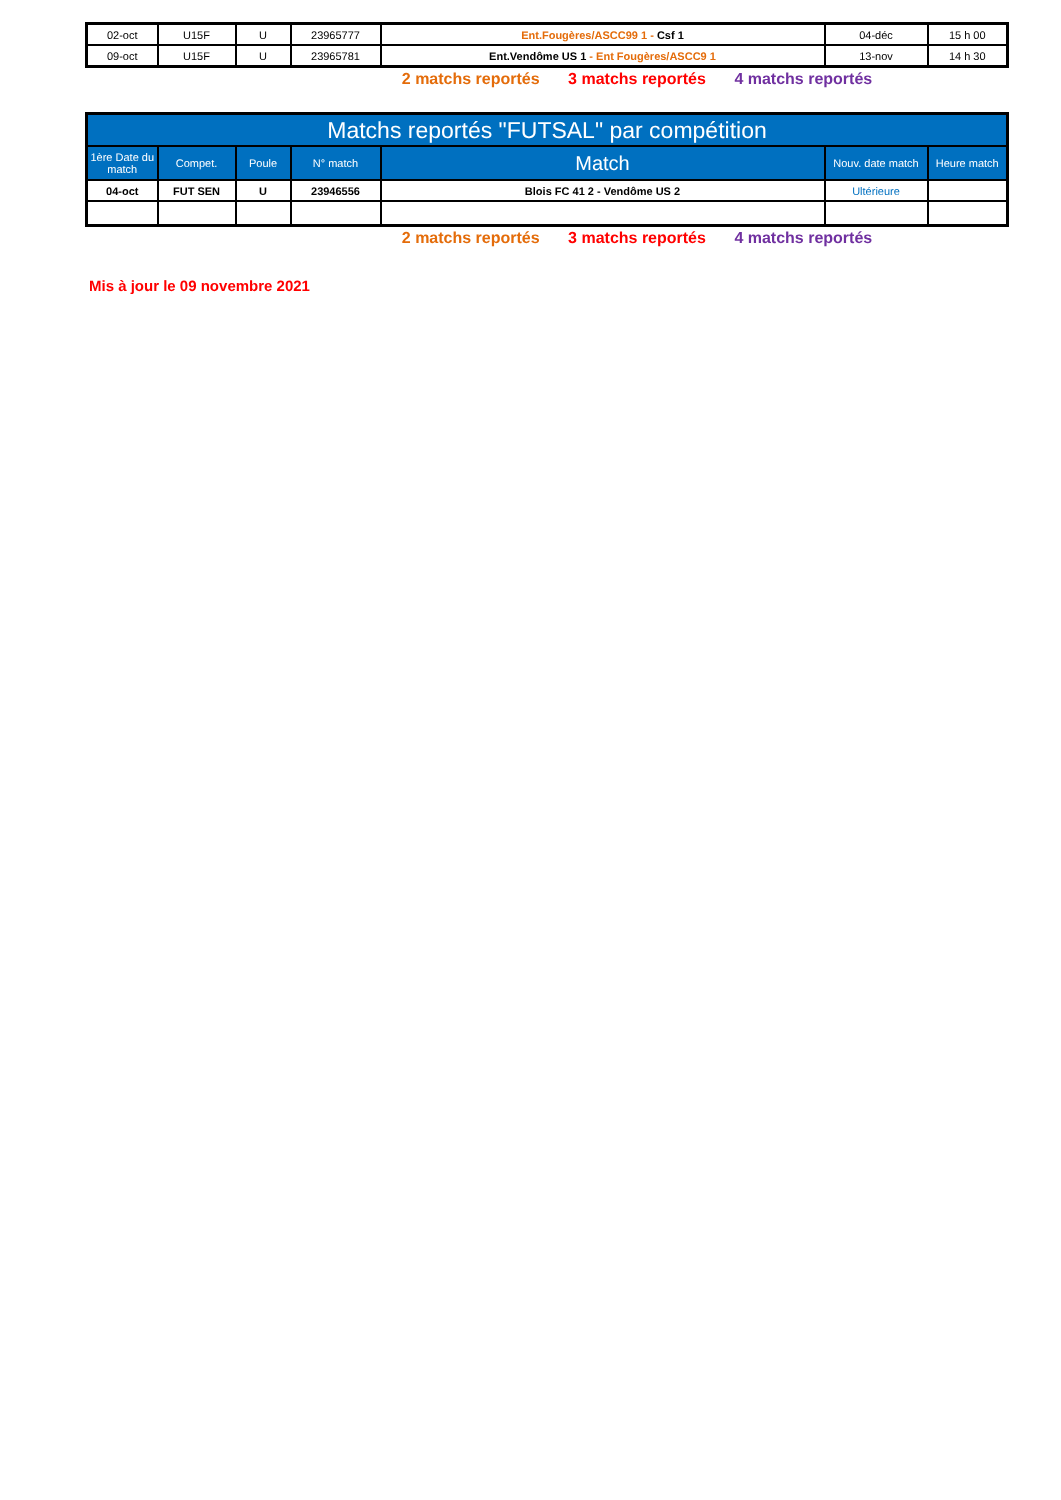| 02-oct | U15F | U | 23965777 | Ent.Fougères/ASCC99 1 - Csf 1 | 04-déc | 15 h 00 |
| 09-oct | U15F | U | 23965781 | Ent.Vendôme US 1 - Ent Fougères/ASCC9 1 | 13-nov | 14 h 30 |
2 matchs reportés 3 matchs reportés 4 matchs reportés
| Matchs reportés "FUTSAL" par compétition | | | | | | |
| --- | --- | --- | --- | --- | --- | --- |
| 1ère Date du match | Compet. | Poule | N° match | Match | Nouv. date match | Heure match |
| 04-oct | FUT SEN | U | 23946556 | Blois FC 41 2 - Vendôme US 2 | Ultérieure | |
2 matchs reportés 3 matchs reportés 4 matchs reportés
Mis à jour le 09 novembre 2021